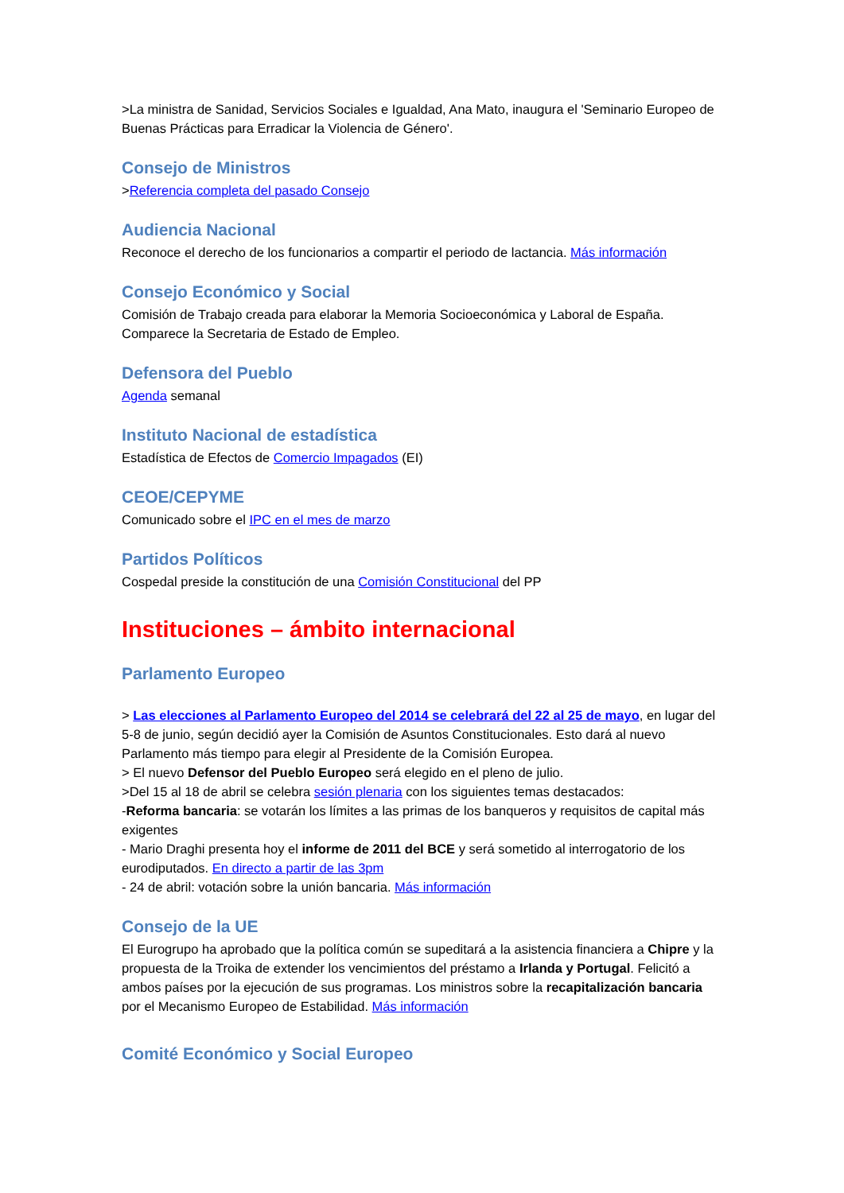>La ministra de Sanidad, Servicios Sociales e Igualdad, Ana Mato, inaugura el 'Seminario Europeo de Buenas Prácticas para Erradicar la Violencia de Género'.
Consejo de Ministros
>Referencia completa del pasado Consejo
Audiencia Nacional
Reconoce el derecho de los funcionarios a compartir el periodo de lactancia. Más información
Consejo Económico y Social
Comisión de Trabajo creada para elaborar la Memoria Socioeconómica y Laboral de España. Comparece la Secretaria de Estado de Empleo.
Defensora del Pueblo
Agenda semanal
Instituto Nacional de estadística
Estadística de Efectos de Comercio Impagados (EI)
CEOE/CEPYME
Comunicado sobre el IPC en el mes de marzo
Partidos Políticos
Cospedal preside la constitución de una Comisión Constitucional del PP
Instituciones – ámbito internacional
Parlamento Europeo
> Las elecciones al Parlamento Europeo del 2014 se celebrará del 22 al 25 de mayo, en lugar del 5-8 de junio, según decidió ayer la Comisión de Asuntos Constitucionales. Esto dará al nuevo Parlamento más tiempo para elegir al Presidente de la Comisión Europea.
> El nuevo Defensor del Pueblo Europeo será elegido en el pleno de julio.
>Del 15 al 18 de abril se celebra sesión plenaria con los siguientes temas destacados:
-Reforma bancaria: se votarán los límites a las primas de los banqueros y requisitos de capital más exigentes
- Mario Draghi presenta hoy el informe de 2011 del BCE y será sometido al interrogatorio de los eurodiputados. En directo a partir de las 3pm
- 24 de abril: votación sobre la unión bancaria. Más información
Consejo de la UE
El Eurogrupo ha aprobado que la política común se supeditará a la asistencia financiera a Chipre y la propuesta de la Troika de extender los vencimientos del préstamo a Irlanda y Portugal. Felicitó a ambos países por la ejecución de sus programas. Los ministros sobre la recapitalización bancaria por el Mecanismo Europeo de Estabilidad. Más información
Comité Económico y Social Europeo